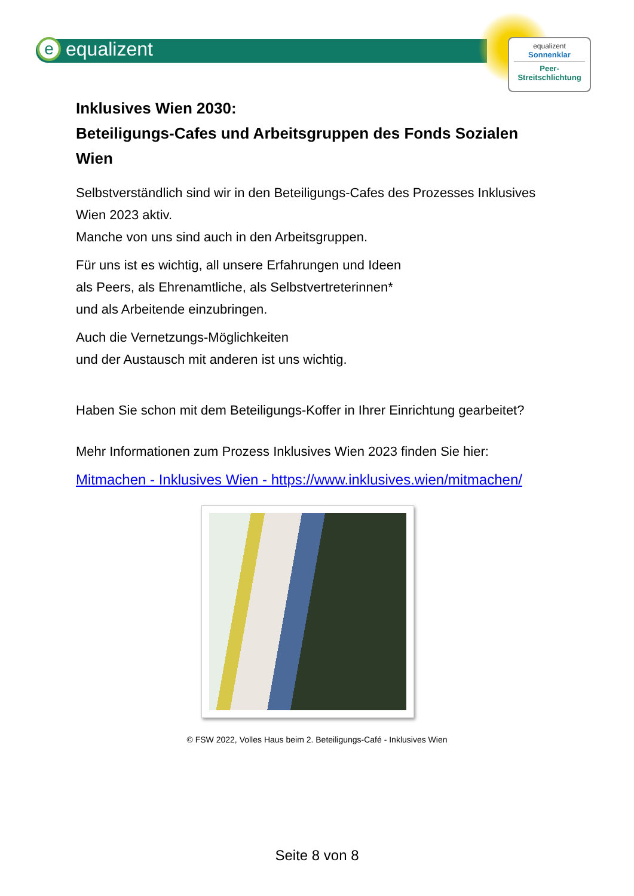eequalizent
equalizent
Sonnenklar
Peer-
Streitschlichtung
Inklusives Wien 2030:
Beteiligungs-Cafes und Arbeitsgruppen des Fonds Sozialen Wien
Selbstverständlich sind wir in den Beteiligungs-Cafes des Prozesses Inklusives Wien 2023 aktiv.
Manche von uns sind auch in den Arbeitsgruppen.
Für uns ist es wichtig, all unsere Erfahrungen und Ideen
als Peers, als Ehrenamtliche, als Selbstvertreterinnen*
und als Arbeitende einzubringen.
Auch die Vernetzungs-Möglichkeiten
und der Austausch mit anderen ist uns wichtig.
Haben Sie schon mit dem Beteiligungs-Koffer in Ihrer Einrichtung gearbeitet?
Mehr Informationen zum Prozess Inklusives Wien 2023 finden Sie hier:
Mitmachen - Inklusives Wien - https://www.inklusives.wien/mitmachen/
© FSW 2022, Volles Haus beim 2. Beteiligungs-Café - Inklusives Wien
Seite 8 von 8